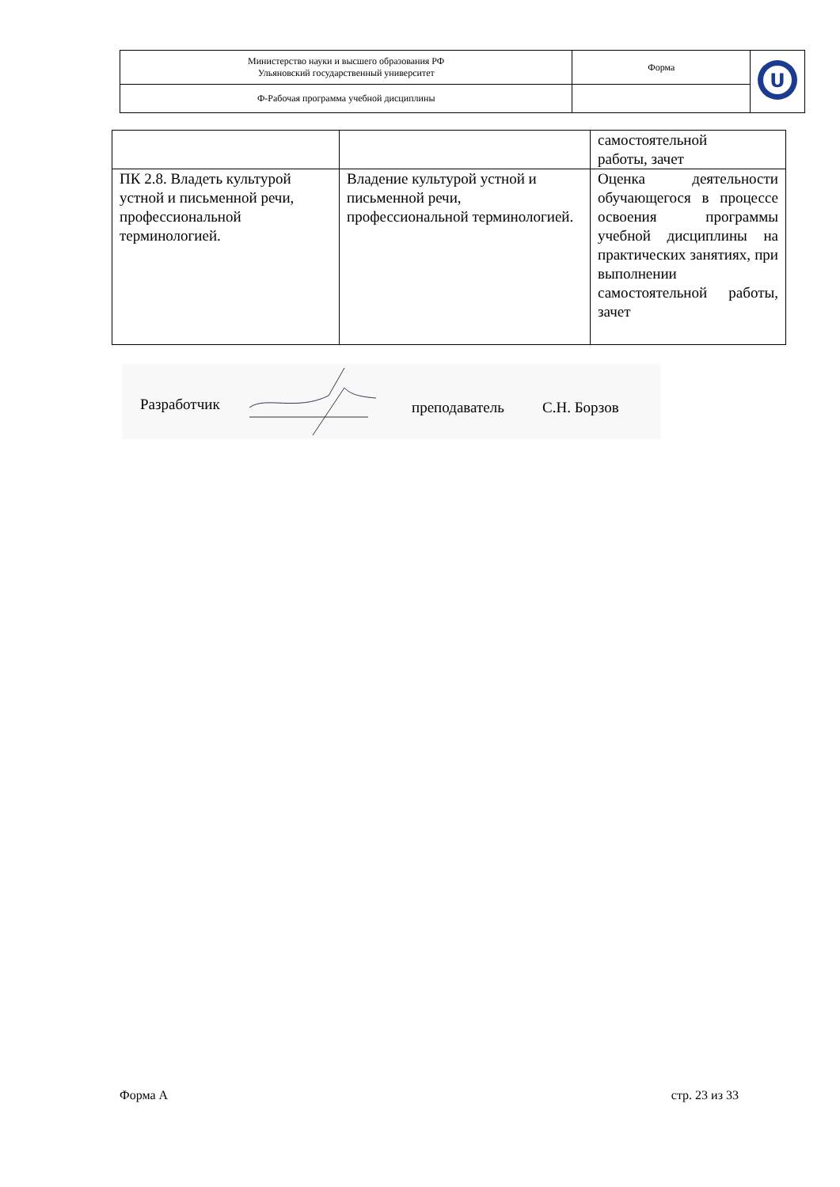| Министерство науки и высшего образования РФ Ульяновский государственный университет | Форма | U |
| Ф-Рабочая программа учебной дисциплины | | |
| | | самостоятельной работы, зачет |
| ПК 2.8. Владеть культурой устной и письменной речи, профессиональной терминологией. | Владение культурой устной и письменной речи, профессиональной терминологией. | Оценка деятельности обучающегося в процессе освоения программы учебной дисциплины на практических занятиях, при выполнении самостоятельной работы, зачет |
Разработчик преподаватель С.Н. Борзов
Форма А стр. 23 из 33